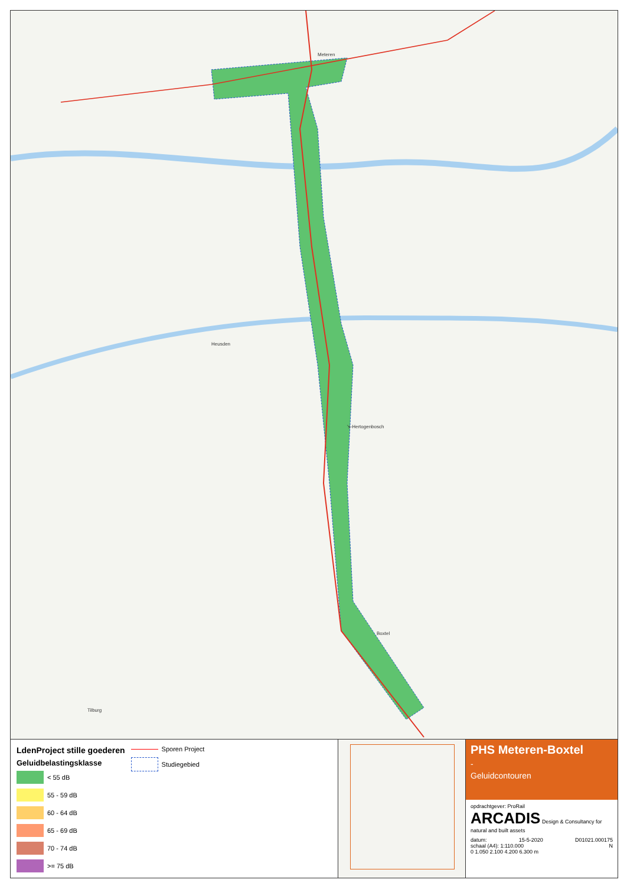Heusden
's-Hertogenbosch
Tilburg
Boxtel
Meteren
LdenProject stille goederen
Geluidbelastingsklasse
< 55 dB
55 - 59 dB
60 - 64 dB
65 - 69 dB
70 - 74 dB
>= 75 dB
Sporen Project
Studiegebied
PHS Meteren-Boxtel
-
Geluidcontouren
opdrachtgever: ProRail
ARCADIS Design & Consultancy for natural and built assets
datum: 15-5-2020 D01021.000175
schaal (A4): 1:110.000 N
0 1.050 2.100 4.200 6.300 m